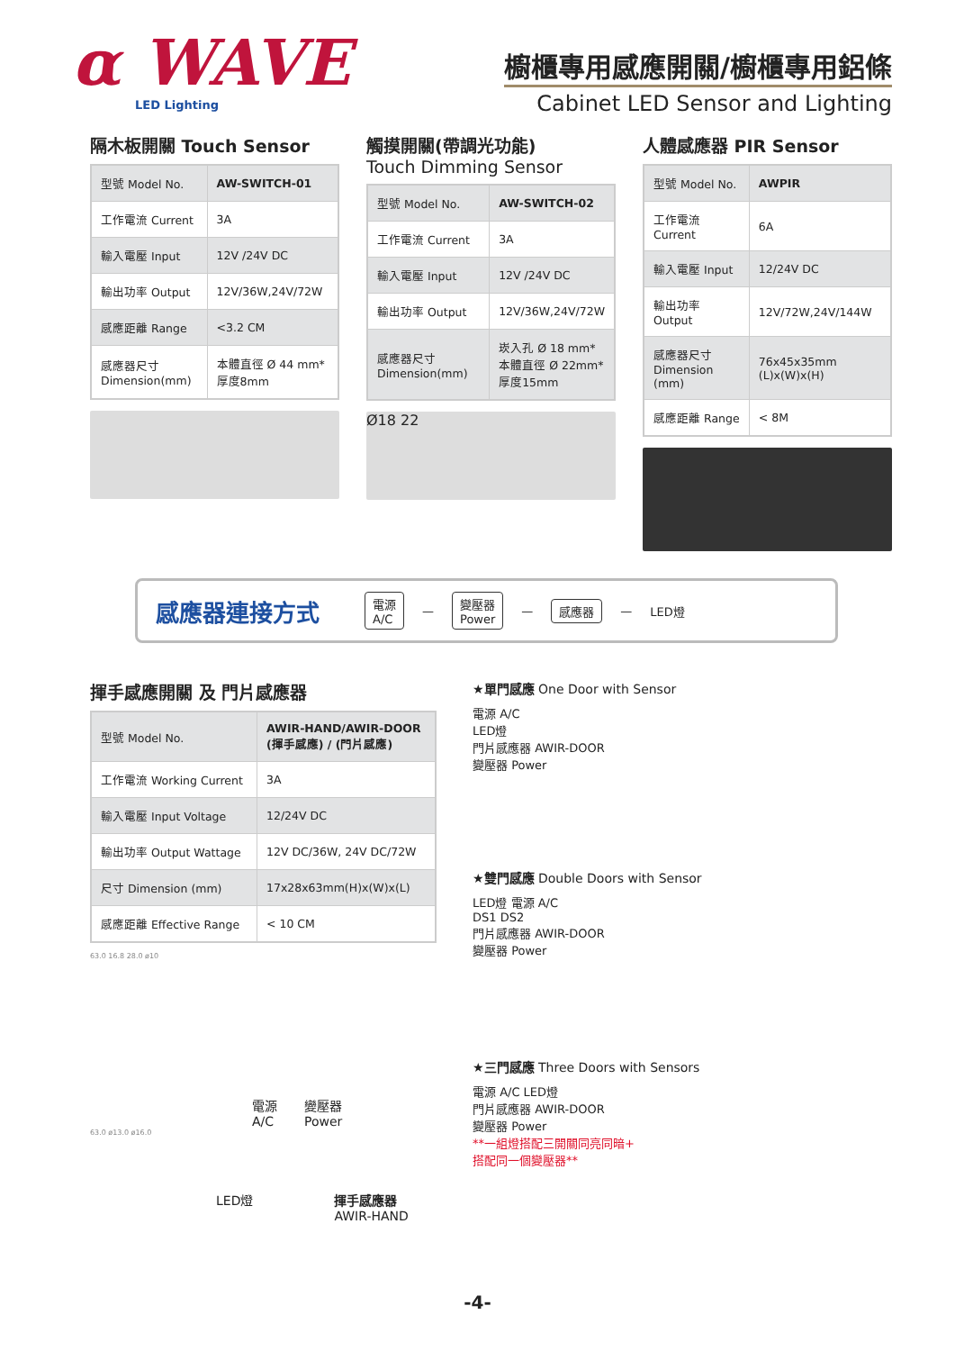α WAVE
LED Lighting
櫥櫃專用感應開關/櫥櫃專用鋁條
Cabinet LED Sensor and Lighting
隔木板開關 Touch Sensor
| 型號 Model No. | AW-SWITCH-01 |
| 工作電流 Current | 3A |
| 輸入電壓 Input | 12V /24V DC |
| 輸出功率 Output | 12V/36W,24V/72W |
| 感應距離 Range | <3.2 CM |
| 感應器尺寸 Dimension(mm) | 本體直徑 Ø 44 mm* 厚度8mm |
觸摸開關(帶調光功能)
Touch Dimming Sensor
| 型號 Model No. | AW-SWITCH-02 |
| 工作電流 Current | 3A |
| 輸入電壓 Input | 12V /24V DC |
| 輸出功率 Output | 12V/36W,24V/72W |
| 感應器尺寸 Dimension(mm) | 崁入孔 Ø 18 mm* 本體直徑 Ø 22mm* 厚度15mm |
Ø18 22
人體感應器 PIR Sensor
| 型號 Model No. | AWPIR |
| 工作電流 Current | 6A |
| 輸入電壓 Input | 12/24V DC |
| 輸出功率 Output | 12V/72W,24V/144W |
| 感應器尺寸 Dimension (mm) | 76x45x35mm (L)x(W)x(H) |
| 感應距離 Range | < 8M |
感應器連接方式 電源
A/C — 變壓器
Power — 感應器 — LED燈
揮手感應開關 及 門片感應器
| 型號 Model No. | AWIR-HAND/AWIR-DOOR (揮手感應) / (門片感應) |
| 工作電流 Working Current | 3A |
| 輸入電壓 Input Voltage | 12/24V DC |
| 輸出功率 Output Wattage | 12V DC/36W, 24V DC/72W |
| 尺寸 Dimension (mm) | 17x28x63mm(H)x(W)x(L) |
| 感應距離 Effective Range | < 10 CM |
63.0 16.8 28.0 ø10
電源
A/C 變壓器
Power
63.0 ø13.0 ø16.0
LED燈 揮手感應器
AWIR-HAND
★單門感應 One Door with Sensor
電源 A/C
LED燈
門片感應器 AWIR-DOOR
變壓器 Power
★雙門感應 Double Doors with Sensor
LED燈 電源 A/C
DS1 DS2
門片感應器 AWIR-DOOR
變壓器 Power
★三門感應 Three Doors with Sensors
電源 A/C LED燈
門片感應器 AWIR-DOOR
變壓器 Power
**一組燈搭配三開關同亮同暗+
搭配同一個變壓器**
-4-